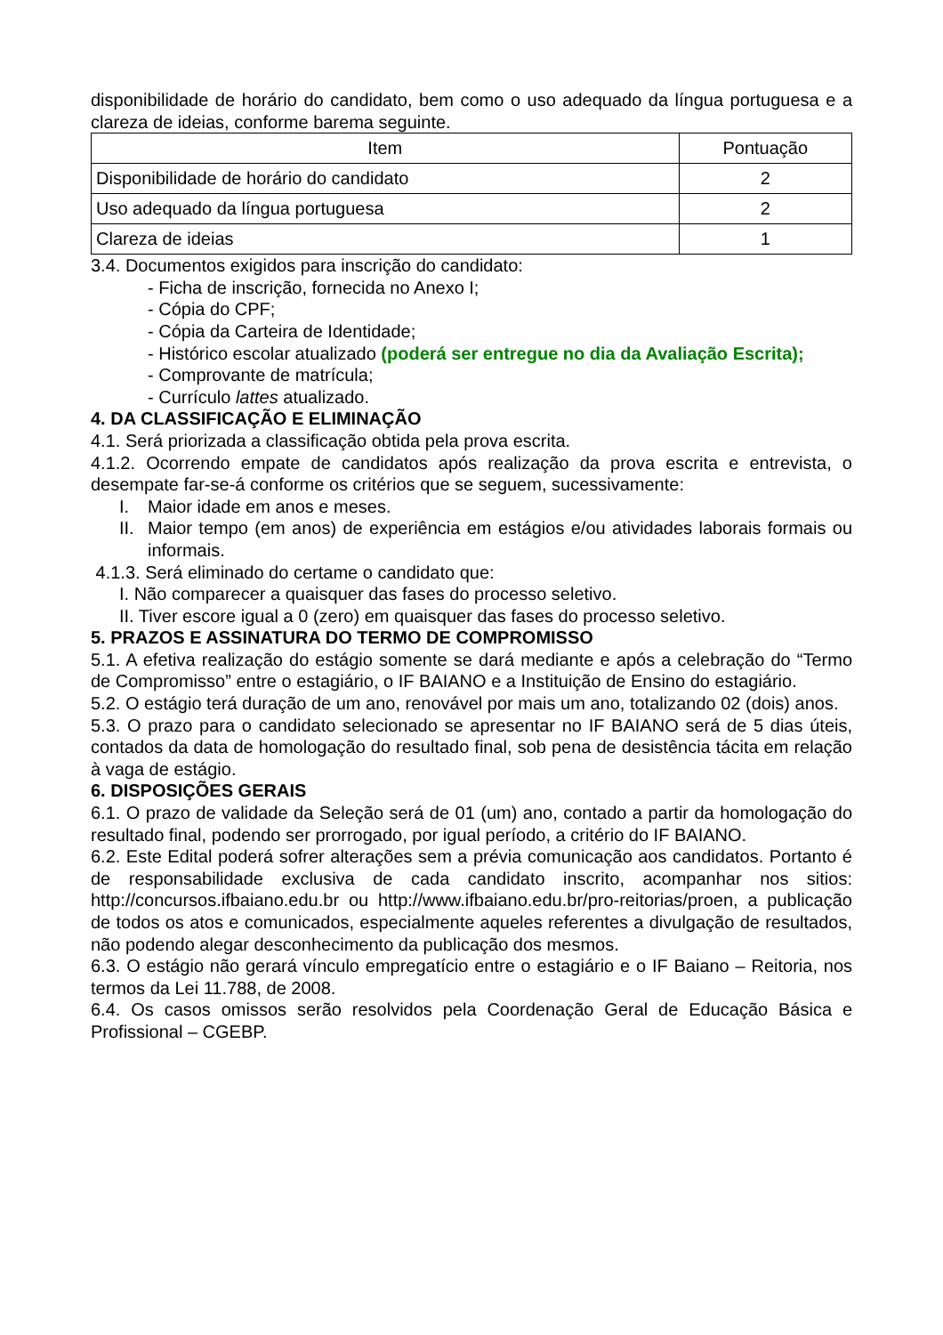disponibilidade de horário do candidato, bem como o uso adequado da língua portuguesa e a clareza de ideias, conforme barema seguinte.
| Item | Pontuação |
| --- | --- |
| Disponibilidade de horário do candidato | 2 |
| Uso adequado da língua portuguesa | 2 |
| Clareza de ideias | 1 |
3.4. Documentos exigidos para inscrição do candidato:
- Ficha de inscrição, fornecida no Anexo I;
- Cópia do CPF;
- Cópia da Carteira de Identidade;
- Histórico escolar atualizado (poderá ser entregue no dia da Avaliação Escrita);
- Comprovante de matrícula;
- Currículo lattes atualizado.
4. DA CLASSIFICAÇÃO E ELIMINAÇÃO
4.1. Será priorizada a classificação obtida pela prova escrita.
4.1.2. Ocorrendo empate de candidatos após realização da prova escrita e entrevista, o desempate far-se-á conforme os critérios que se seguem, sucessivamente:
I. Maior idade em anos e meses.
II. Maior tempo (em anos) de experiência em estágios e/ou atividades laborais formais ou informais.
4.1.3. Será eliminado do certame o candidato que:
I. Não comparecer a quaisquer das fases do processo seletivo.
II. Tiver escore igual a 0 (zero) em quaisquer das fases do processo seletivo.
5. PRAZOS E ASSINATURA DO TERMO DE COMPROMISSO
5.1. A efetiva realização do estágio somente se dará mediante e após a celebração do “Termo de Compromisso” entre o estagiário, o IF BAIANO e a Instituição de Ensino do estagiário.
5.2. O estágio terá duração de um ano, renovável por mais um ano, totalizando 02 (dois) anos.
5.3. O prazo para o candidato selecionado se apresentar no IF BAIANO será de 5 dias úteis, contados da data de homologação do resultado final, sob pena de desistência tácita em relação à vaga de estágio.
6. DISPOSIÇÕES GERAIS
6.1. O prazo de validade da Seleção será de 01 (um) ano, contado a partir da homologação do resultado final, podendo ser prorrogado, por igual período, a critério do IF BAIANO.
6.2. Este Edital poderá sofrer alterações sem a prévia comunicação aos candidatos. Portanto é de responsabilidade exclusiva de cada candidato inscrito, acompanhar nos sitios: http://concursos.ifbaiano.edu.br ou http://www.ifbaiano.edu.br/pro-reitorias/proen, a publicação de todos os atos e comunicados, especialmente aqueles referentes a divulgação de resultados, não podendo alegar desconhecimento da publicação dos mesmos.
6.3. O estágio não gerará vínculo empregatício entre o estagiário e o IF Baiano – Reitoria, nos termos da Lei 11.788, de 2008.
6.4. Os casos omissos serão resolvidos pela Coordenação Geral de Educação Básica e Profissional – CGEBP.